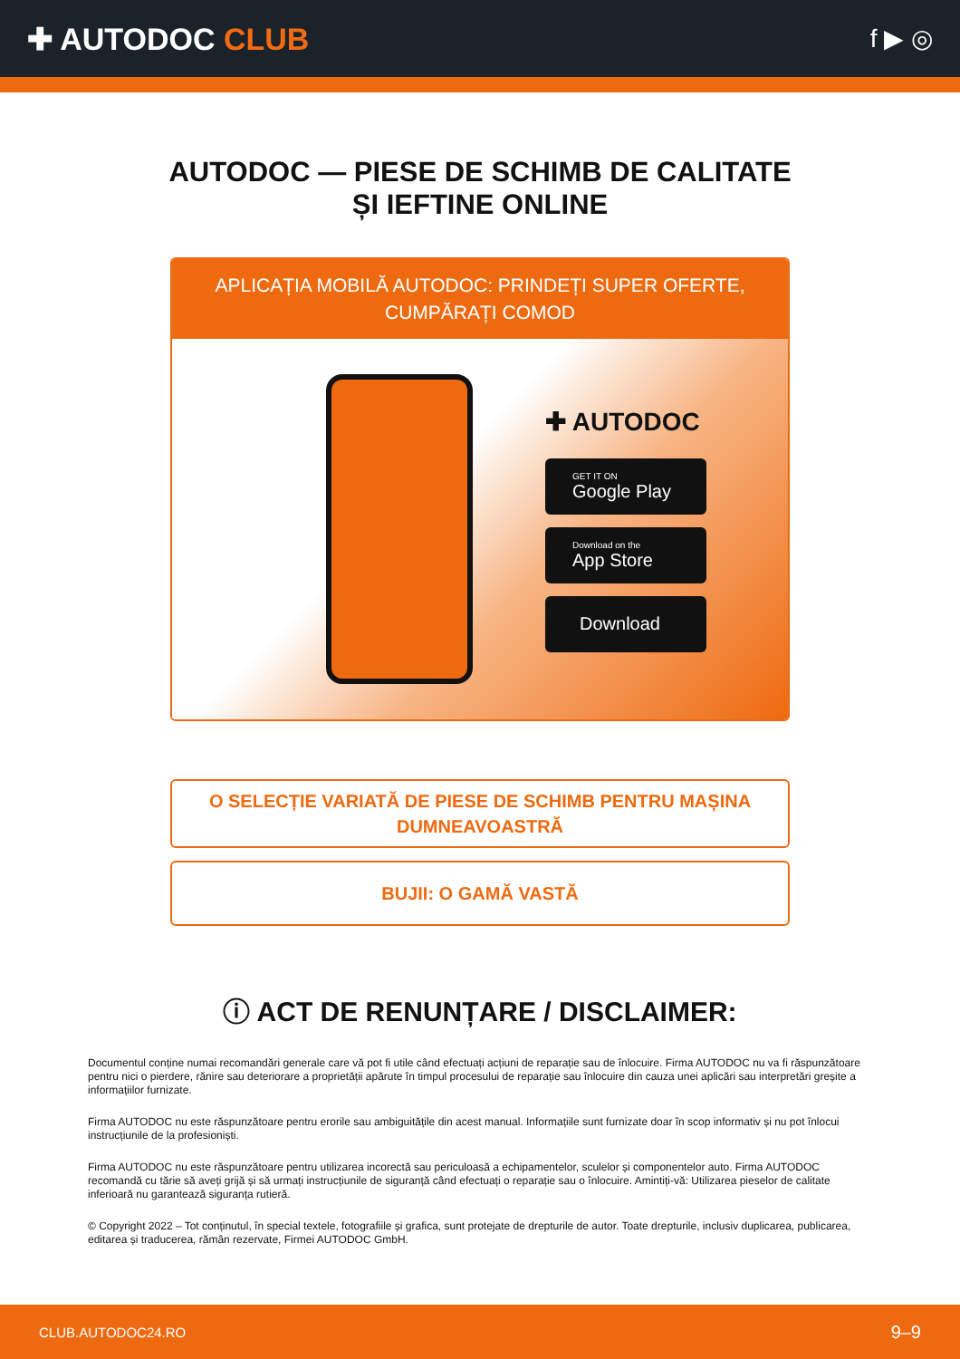✚ AUTODOC CLUB
f ▶ ◎
AUTODOC — PIESE DE SCHIMB DE CALITATE ȘI IEFTINE ONLINE
APLICAȚIA MOBILĂ AUTODOC: PRINDEȚI SUPER OFERTE, CUMPĂRAȚI COMOD
✚ AUTODOC
GET IT ON
Google Play
Download on the
App Store
Download
O SELECȚIE VARIATĂ DE PIESE DE SCHIMB PENTRU MAȘINA DUMNEAVOASTRĂ
BUJII: O GAMĂ VASTĂ
ⓘ ACT DE RENUNȚARE / DISCLAIMER:
Documentul conține numai recomandări generale care vă pot fi utile când efectuați acțiuni de reparație sau de înlocuire. Firma AUTODOC nu va fi răspunzătoare pentru nici o pierdere, rănire sau deteriorare a proprietății apărute în timpul procesului de reparație sau înlocuire din cauza unei aplicări sau interpretări greșite a informațiilor furnizate.
Firma AUTODOC nu este răspunzătoare pentru erorile sau ambiguitățile din acest manual. Informațiile sunt furnizate doar în scop informativ și nu pot înlocui instrucțiunile de la profesioniști.
Firma AUTODOC nu este răspunzătoare pentru utilizarea incorectă sau periculoasă a echipamentelor, sculelor și componentelor auto. Firma AUTODOC recomandă cu tărie să aveți grijă și să urmați instrucțiunile de siguranță când efectuați o reparație sau o înlocuire. Amintiți-vă: Utilizarea pieselor de calitate inferioară nu garantează siguranța rutieră.
© Copyright 2022 – Tot conținutul, în special textele, fotografiile și grafica, sunt protejate de drepturile de autor. Toate drepturile, inclusiv duplicarea, publicarea, editarea și traducerea, rămân rezervate, Firmei AUTODOC GmbH.
CLUB.AUTODOC24.RO 9–9